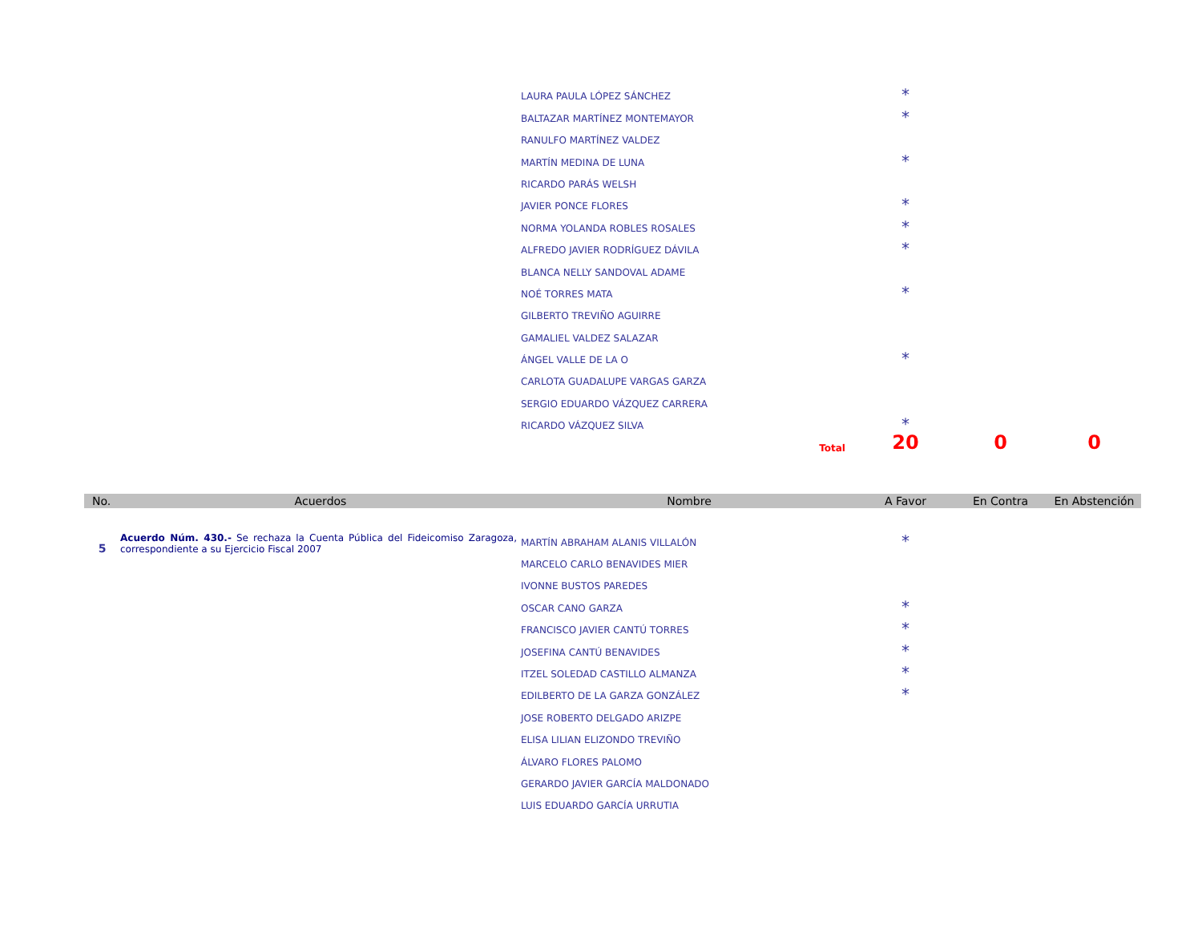| | | LAURA PAULA LÓPEZ SÁNCHEZ | * | | |
| | | BALTAZAR MARTÍNEZ MONTEMAYOR | * | | |
| | | RANULFO MARTÍNEZ VALDEZ | | | |
| | | MARTÍN MEDINA DE LUNA | * | | |
| | | RICARDO PARÁS WELSH | | | |
| | | JAVIER PONCE FLORES | * | | |
| | | NORMA YOLANDA ROBLES ROSALES | * | | |
| | | ALFREDO JAVIER RODRÍGUEZ DÁVILA | * | | |
| | | BLANCA NELLY SANDOVAL ADAME | | | |
| | | NOÉ TORRES MATA | * | | |
| | | GILBERTO TREVIÑO AGUIRRE | | | |
| | | GAMALIEL VALDEZ SALAZAR | | | |
| | | ÁNGEL VALLE DE LA O | * | | |
| | | CARLOTA GUADALUPE VARGAS GARZA | | | |
| | | SERGIO EDUARDO VÁZQUEZ CARRERA | | | |
| | | RICARDO VÁZQUEZ SILVA | * | | |
| | | Total | 20 | 0 | 0 |
| No. | Acuerdos | Nombre | A Favor | En Contra | En Abstención |
| 5 | Acuerdo Núm. 430.- Se rechaza la Cuenta Pública del Fideicomiso Zaragoza, correspondiente a su Ejercicio Fiscal 2007 | MARTÍN ABRAHAM ALANIS VILLALÓN | * | | |
| | | MARCELO CARLO BENAVIDES MIER | | | |
| | | IVONNE BUSTOS PAREDES | | | |
| | | OSCAR CANO GARZA | * | | |
| | | FRANCISCO JAVIER CANTÚ TORRES | * | | |
| | | JOSEFINA CANTÚ BENAVIDES | * | | |
| | | ITZEL SOLEDAD CASTILLO ALMANZA | * | | |
| | | EDILBERTO DE LA GARZA GONZÁLEZ | * | | |
| | | JOSE ROBERTO DELGADO ARIZPE | | | |
| | | ELISA LILIAN ELIZONDO TREVIÑO | | | |
| | | ÁLVARO FLORES PALOMO | | | |
| | | GERARDO JAVIER GARCÍA MALDONADO | | | |
| | | LUIS EDUARDO GARCÍA URRUTIA | | | |